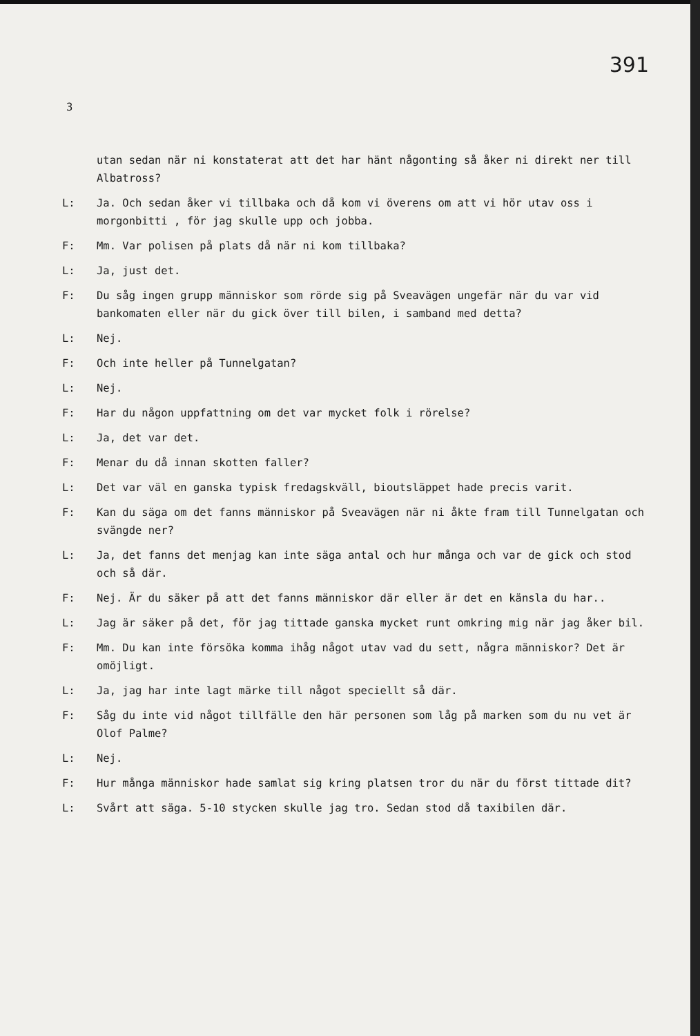391
3
utan sedan när ni konstaterat att det har hänt någonting så åker ni direkt ner till Albatross?
L: Ja. Och sedan åker vi tillbaka och då kom vi överens om att vi hör utav oss i morgonbitti , för jag skulle upp och jobba.
F: Mm. Var polisen på plats då när ni kom tillbaka?
L: Ja, just det.
F: Du såg ingen grupp människor som rörde sig på Sveavägen ungefär när du var vid bankomaten eller när du gick över till bilen, i samband med detta?
L: Nej.
F: Och inte heller på Tunnelgatan?
L: Nej.
F: Har du någon uppfattning om det var mycket folk i rörelse?
L: Ja, det var det.
F: Menar du då innan skotten faller?
L: Det var väl en ganska typisk fredagskväll, bioutsläppet hade precis varit.
F: Kan du säga om det fanns människor på Sveavägen när ni åkte fram till Tunnelgatan och svängde ner?
L: Ja, det fanns det menjag kan inte säga antal och hur många och var de gick och stod och så där.
F: Nej. Är du säker på att det fanns människor där eller är det en känsla du har..
L: Jag är säker på det, för jag tittade ganska mycket runt omkring mig när jag åker bil.
F: Mm. Du kan inte försöka komma ihåg något utav vad du sett, några människor? Det är omöjligt.
L: Ja, jag har inte lagt märke till något speciellt så där.
F: Såg du inte vid något tillfälle den här personen som låg på marken som du nu vet är Olof Palme?
L: Nej.
F: Hur många människor hade samlat sig kring platsen tror du när du först tittade dit?
L: Svårt att säga. 5-10 stycken skulle jag tro. Sedan stod då taxibilen där.